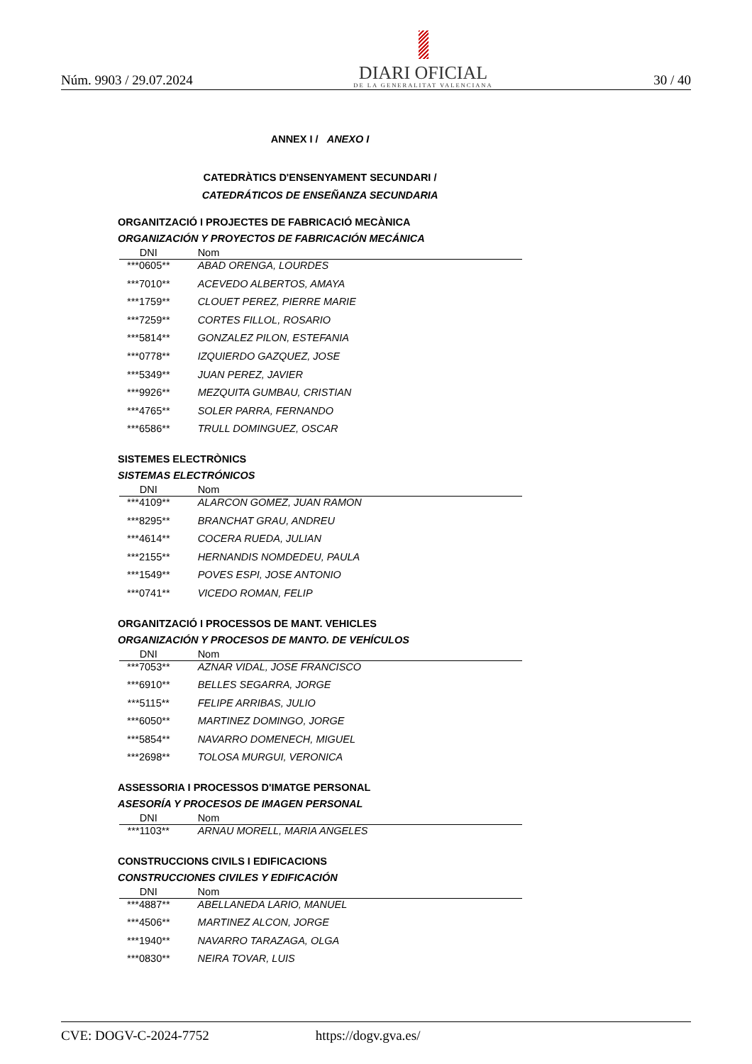Núm. 9903 / 29.07.2024
DIARI OFICIAL
DE LA GENERALITAT VALENCIANA
30 / 40
ANNEX I / ANEXO I
CATEDRÀTICS D'ENSENYAMENT SECUNDARI /
CATEDRÁTICOS DE ENSEÑANZA SECUNDARIA
ORGANITZACIÓ I PROJECTES DE FABRICACIÓ MECÀNICA
ORGANIZACIÓN Y PROYECTOS DE FABRICACIÓN MECÁNICA
| DNI | Nom |
| --- | --- |
| ***0605** | ABAD ORENGA, LOURDES |
| ***7010** | ACEVEDO ALBERTOS, AMAYA |
| ***1759** | CLOUET PEREZ, PIERRE MARIE |
| ***7259** | CORTES FILLOL, ROSARIO |
| ***5814** | GONZALEZ PILON, ESTEFANIA |
| ***0778** | IZQUIERDO GAZQUEZ, JOSE |
| ***5349** | JUAN PEREZ, JAVIER |
| ***9926** | MEZQUITA GUMBAU, CRISTIAN |
| ***4765** | SOLER PARRA, FERNANDO |
| ***6586** | TRULL DOMINGUEZ, OSCAR |
SISTEMES ELECTRÒNICS
SISTEMAS ELECTRÓNICOS
| DNI | Nom |
| --- | --- |
| ***4109** | ALARCON GOMEZ, JUAN RAMON |
| ***8295** | BRANCHAT GRAU, ANDREU |
| ***4614** | COCERA RUEDA, JULIAN |
| ***2155** | HERNANDIS NOMDEDEU, PAULA |
| ***1549** | POVES ESPI, JOSE ANTONIO |
| ***0741** | VICEDO ROMAN, FELIP |
ORGANITZACIÓ I PROCESSOS DE MANT. VEHICLES
ORGANIZACIÓN Y PROCESOS DE MANTO. DE VEHÍCULOS
| DNI | Nom |
| --- | --- |
| ***7053** | AZNAR VIDAL, JOSE FRANCISCO |
| ***6910** | BELLES SEGARRA, JORGE |
| ***5115** | FELIPE ARRIBAS, JULIO |
| ***6050** | MARTINEZ DOMINGO, JORGE |
| ***5854** | NAVARRO DOMENECH, MIGUEL |
| ***2698** | TOLOSA MURGUI, VERONICA |
ASSESSORIA I PROCESSOS D'IMATGE PERSONAL
ASESORÍA Y PROCESOS DE IMAGEN PERSONAL
| DNI | Nom |
| --- | --- |
| ***1103** | ARNAU MORELL, MARIA ANGELES |
CONSTRUCCIONS CIVILS I EDIFICACIONS
CONSTRUCCIONES CIVILES Y EDIFICACIÓN
| DNI | Nom |
| --- | --- |
| ***4887** | ABELLANEDA LARIO, MANUEL |
| ***4506** | MARTINEZ ALCON, JORGE |
| ***1940** | NAVARRO TARAZAGA, OLGA |
| ***0830** | NEIRA TOVAR, LUIS |
CVE: DOGV-C-2024-7752 https://dogv.gva.es/